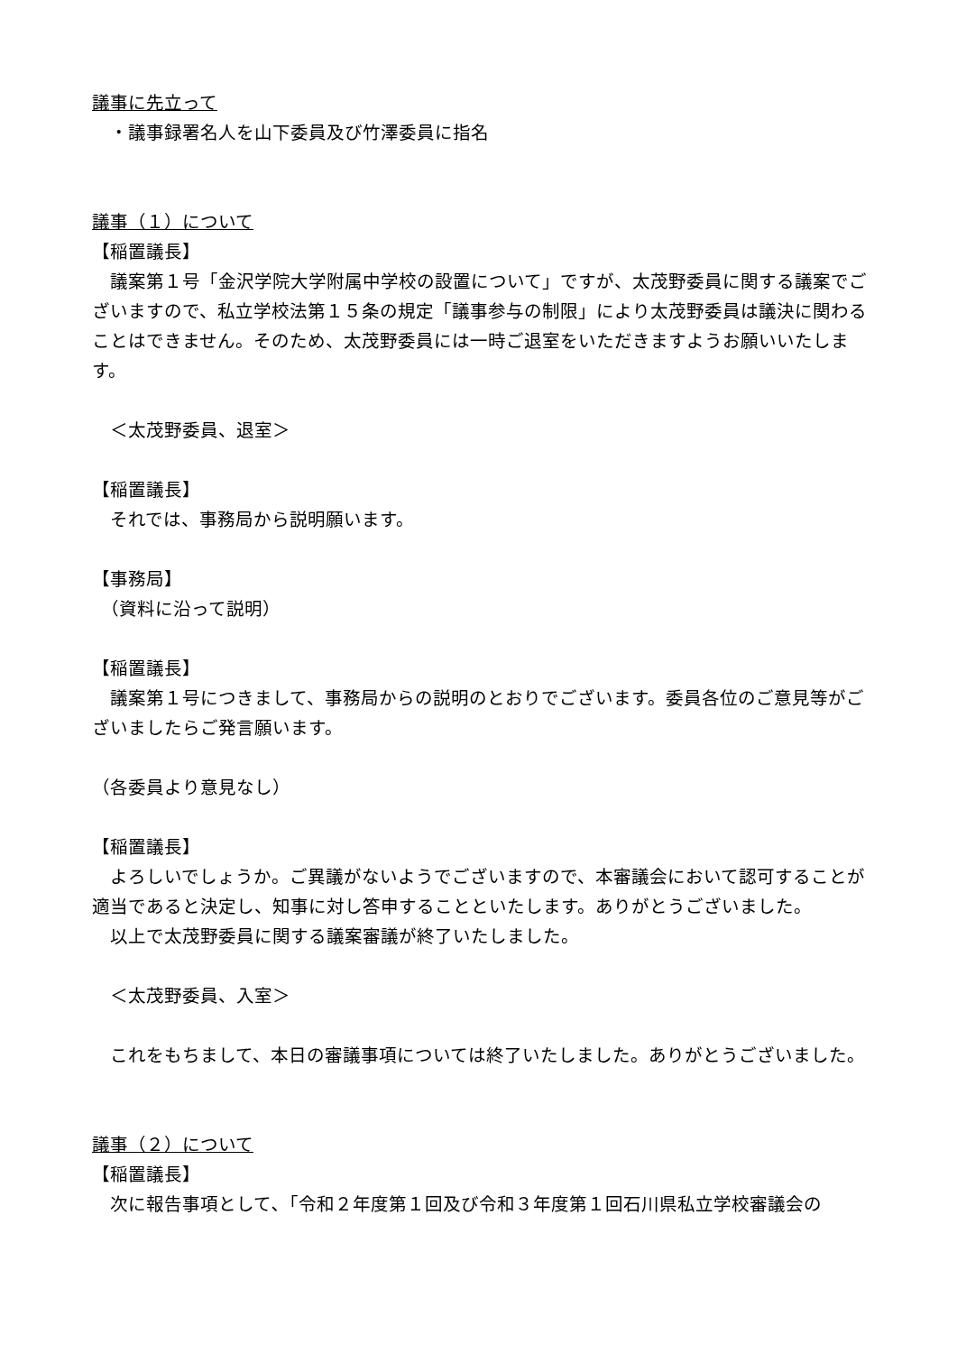議事に先立って
　・議事録署名人を山下委員及び竹澤委員に指名
議事（１）について
【稲置議長】
議案第１号「金沢学院大学附属中学校の設置について」ですが、太茂野委員に関する議案でございますので、私立学校法第１５条の規定「議事参与の制限」により太茂野委員は議決に関わることはできません。そのため、太茂野委員には一時ご退室をいただきますようお願いいたします。
　＜太茂野委員、退室＞
【稲置議長】
それでは、事務局から説明願います。
【事務局】
　（資料に沿って説明）
【稲置議長】
議案第１号につきまして、事務局からの説明のとおりでございます。委員各位のご意見等がございましたらご発言願います。
（各委員より意見なし）
【稲置議長】
よろしいでしょうか。ご異議がないようでございますので、本審議会において認可することが適当であると決定し、知事に対し答申することといたします。ありがとうございました。
以上で太茂野委員に関する議案審議が終了いたしました。
　＜太茂野委員、入室＞
これをもちまして、本日の審議事項については終了いたしました。ありがとうございました。
議事（２）について
【稲置議長】
次に報告事項として､「令和２年度第１回及び令和３年度第１回石川県私立学校審議会の